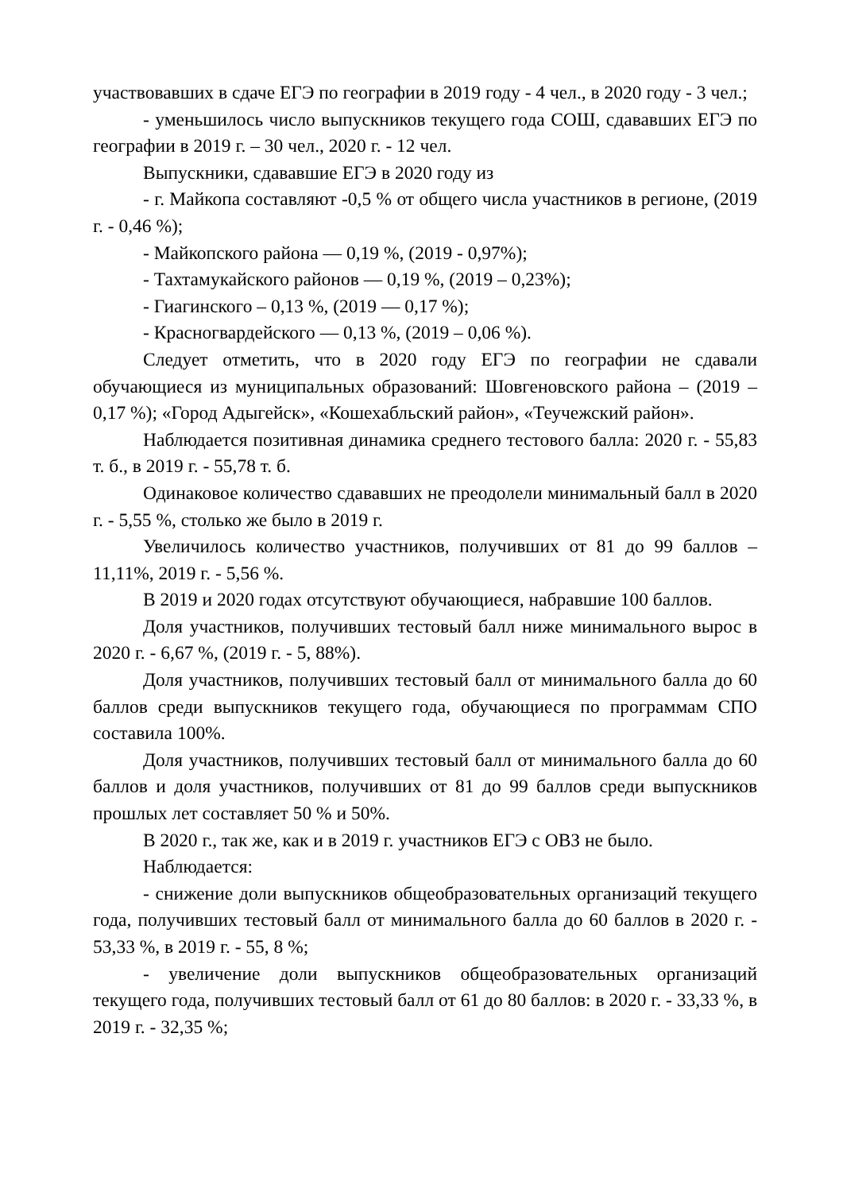участвовавших в сдаче ЕГЭ по географии в 2019 году - 4 чел., в 2020 году - 3 чел.;
- уменьшилось число выпускников текущего года СОШ, сдававших ЕГЭ по географии в 2019 г. – 30 чел., 2020 г. - 12 чел.
Выпускники, сдававшие ЕГЭ в 2020 году из
- г. Майкопа составляют -0,5 % от общего числа участников в регионе, (2019 г. - 0,46 %);
- Майкопского района — 0,19 %, (2019 - 0,97%);
- Тахтамукайского районов — 0,19 %, (2019 – 0,23%);
- Гиагинского – 0,13 %, (2019 — 0,17 %);
- Красногвардейского — 0,13 %, (2019 – 0,06 %).
Следует отметить, что в 2020 году ЕГЭ по географии не сдавали обучающиеся из муниципальных образований: Шовгеновского района – (2019 – 0,17 %); «Город Адыгейск», «Кошехабльский район», «Теучежский район».
Наблюдается позитивная динамика среднего тестового балла: 2020 г. - 55,83 т. б., в 2019 г. - 55,78 т. б.
Одинаковое количество сдававших не преодолели минимальный балл в 2020 г. - 5,55 %, столько же было в 2019 г.
Увеличилось количество участников, получивших от 81 до 99 баллов – 11,11%, 2019 г. - 5,56 %.
В 2019 и 2020 годах отсутствуют обучающиеся, набравшие 100 баллов.
Доля участников, получивших тестовый балл ниже минимального вырос в 2020 г. - 6,67 %, (2019 г. - 5, 88%).
Доля участников, получивших тестовый балл от минимального балла до 60 баллов среди выпускников текущего года, обучающиеся по программам СПО составила 100%.
Доля участников, получивших тестовый балл от минимального балла до 60 баллов и доля участников, получивших от 81 до 99 баллов среди выпускников прошлых лет составляет 50 % и 50%.
В 2020 г., так же, как и в 2019 г. участников ЕГЭ с ОВЗ не было.
Наблюдается:
- снижение доли выпускников общеобразовательных организаций текущего года, получивших тестовый балл от минимального балла до 60 баллов в 2020 г. - 53,33 %, в 2019 г. - 55, 8 %;
- увеличение доли выпускников общеобразовательных организаций текущего года, получивших тестовый балл от 61 до 80 баллов: в 2020 г. - 33,33 %, в 2019 г. - 32,35 %;